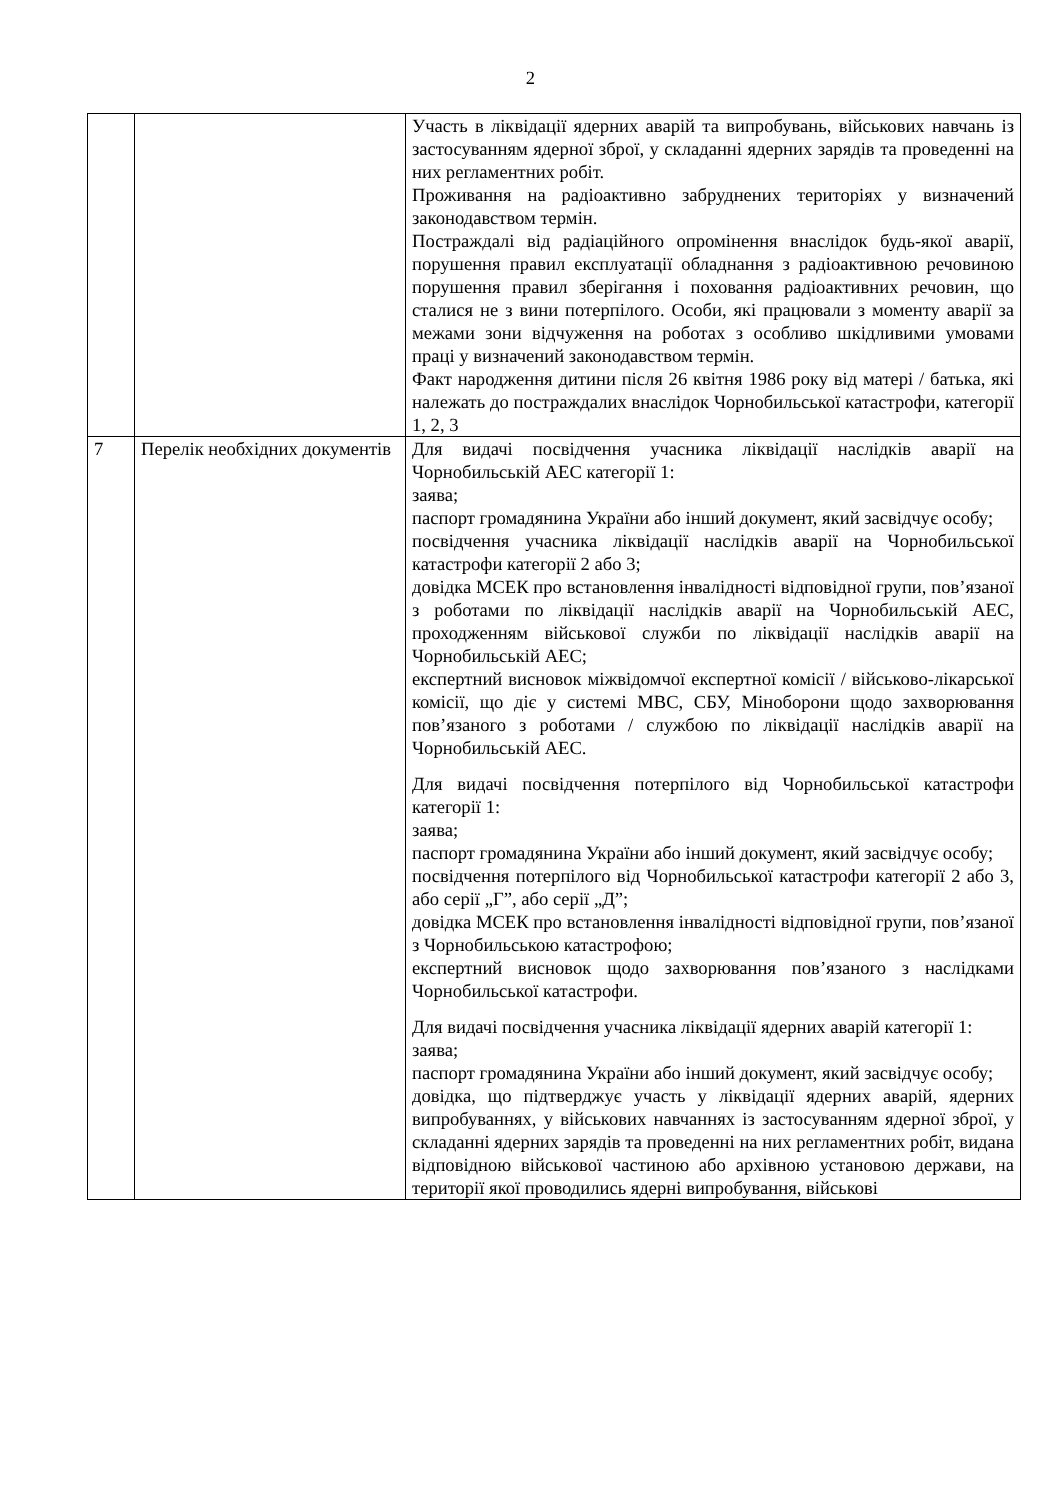2
| | | Участь в ліквідації ядерних аварій та випробувань, військових навчань із застосуванням ядерної зброї, у складанні ядерних зарядів та проведенні на них регламентних робіт. Проживання на радіоактивно забруднених територіях у визначений законодавством термін. Постраждалі від радіаційного опромінення внаслідок будь-якої аварії, порушення правил експлуатації обладнання з радіоактивною речовиною порушення правил зберігання і поховання радіоактивних речовин, що сталися не з вини потерпілого. Особи, які працювали з моменту аварії за межами зони відчуження на роботах з особливо шкідливими умовами праці у визначений законодавством термін. Факт народження дитини після 26 квітня 1986 року від матері / батька, які належать до постраждалих внаслідок Чорнобильської катастрофи, категорії 1, 2, 3 |
| 7 | Перелік необхідних документів | Для видачі посвідчення учасника ліквідації наслідків аварії на Чорнобильській АЕС категорії 1: заява; паспорт громадянина України або інший документ, який засвідчує особу; посвідчення учасника ліквідації наслідків аварії на Чорнобильської катастрофи категорії 2 або 3; довідка МСЕК про встановлення інвалідності відповідної групи, пов’язаної з роботами по ліквідації наслідків аварії на Чорнобильській АЕС, проходженням військової служби по ліквідації наслідків аварії на Чорнобильській АЕС; експертний висновок міжвідомчої експертної комісії / військово-лікарської комісії, що діє у системі МВС, СБУ, Міноборони щодо захворювання пов’язаного з роботами / службою по ліквідації наслідків аварії на Чорнобильській АЕС. Для видачі посвідчення потерпілого від Чорнобильської катастрофи категорії 1: заява; паспорт громадянина України або інший документ, який засвідчує особу; посвідчення потерпілого від Чорнобильської катастрофи категорії 2 або 3, або серії „Г”, або серії „Д”; довідка МСЕК про встановлення інвалідності відповідної групи, пов’язаної з Чорнобильською катастрофою; експертний висновок щодо захворювання пов’язаного з наслідками Чорнобильської катастрофи. Для видачі посвідчення учасника ліквідації ядерних аварій категорії 1: заява; паспорт громадянина України або інший документ, який засвідчує особу; довідка, що підтверджує участь у ліквідації ядерних аварій, ядерних випробуваннях, у військових навчаннях із застосуванням ядерної зброї, у складанні ядерних зарядів та проведенні на них регламентних робіт, видана відповідною військової частиною або архівною установою держави, на території якої проводились ядерні випробування, військові |